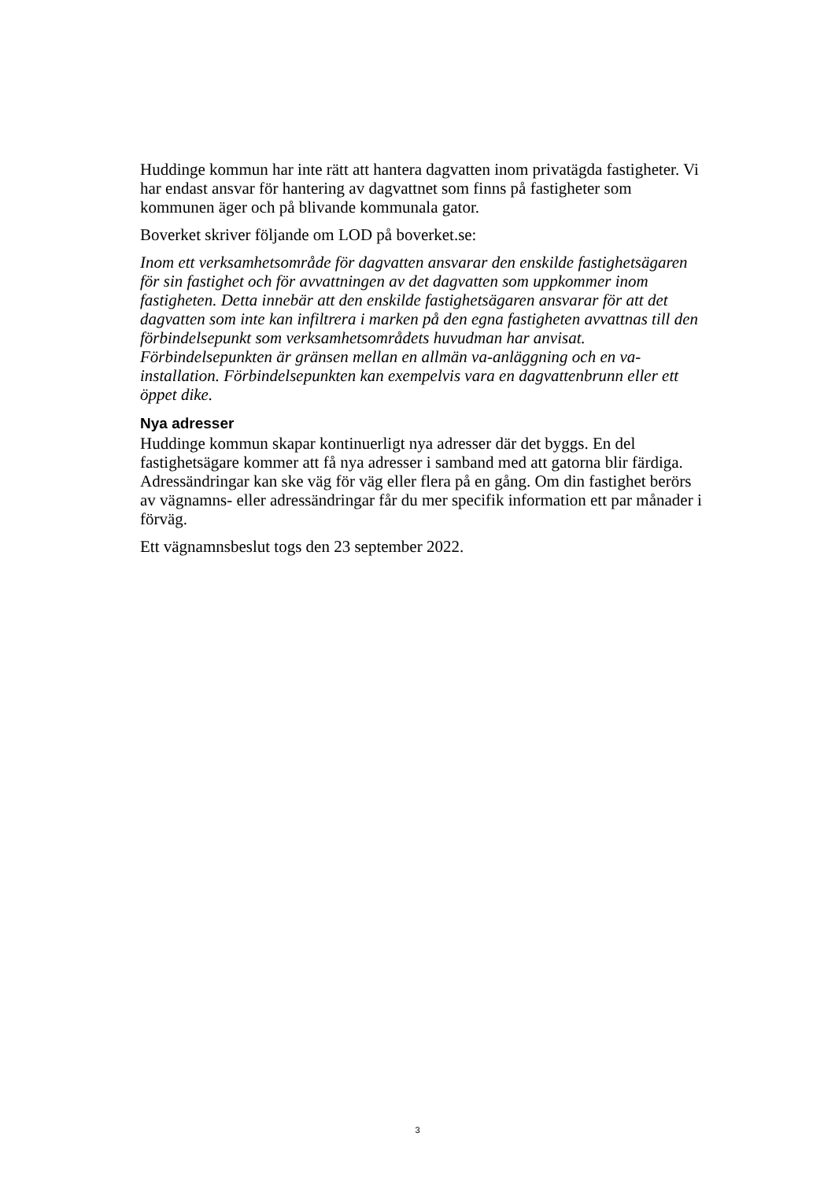Huddinge kommun har inte rätt att hantera dagvatten inom privatägda fastigheter. Vi har endast ansvar för hantering av dagvattnet som finns på fastigheter som kommunen äger och på blivande kommunala gator.
Boverket skriver följande om LOD på boverket.se:
Inom ett verksamhetsområde för dagvatten ansvarar den enskilde fastighetsägaren för sin fastighet och för avvattningen av det dagvatten som uppkommer inom fastigheten. Detta innebär att den enskilde fastighetsägaren ansvarar för att det dagvatten som inte kan infiltrera i marken på den egna fastigheten avvattnas till den förbindelsepunkt som verksamhetsområdets huvudman har anvisat. Förbindelsepunkten är gränsen mellan en allmän va-anläggning och en va-installation. Förbindelsepunkten kan exempelvis vara en dagvattenbrunn eller ett öppet dike.
Nya adresser
Huddinge kommun skapar kontinuerligt nya adresser där det byggs. En del fastighetsägare kommer att få nya adresser i samband med att gatorna blir färdiga. Adressändringar kan ske väg för väg eller flera på en gång. Om din fastighet berörs av vägnamns- eller adressändringar får du mer specifik information ett par månader i förväg.
Ett vägnamnsbeslut togs den 23 september 2022.
3